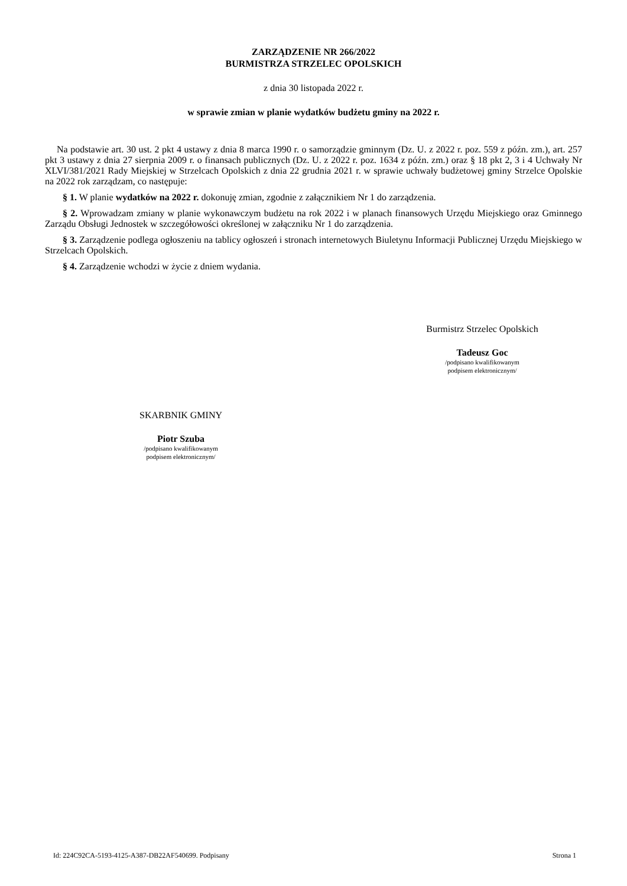ZARZĄDZENIE NR 266/2022
BURMISTRZA STRZELEC OPOLSKICH
z dnia 30 listopada 2022 r.
w sprawie zmian w planie wydatków budżetu gminy na 2022 r.
Na podstawie art. 30 ust. 2 pkt 4 ustawy z dnia 8 marca 1990 r. o samorządzie gminnym (Dz. U. z 2022 r. poz. 559 z późn. zm.), art. 257 pkt 3 ustawy z dnia 27 sierpnia 2009 r. o finansach publicznych (Dz. U. z 2022 r. poz. 1634 z późn. zm.) oraz § 18 pkt 2, 3 i 4 Uchwały Nr XLVI/381/2021 Rady Miejskiej w Strzelcach Opolskich z dnia 22 grudnia 2021 r. w sprawie uchwały budżetowej gminy Strzelce Opolskie na 2022 rok zarządzam, co następuje:
§ 1. W planie wydatków na 2022 r. dokonuję zmian, zgodnie z załącznikiem Nr 1 do zarządzenia.
§ 2. Wprowadzam zmiany w planie wykonawczym budżetu na rok 2022 i w planach finansowych Urzędu Miejskiego oraz Gminnego Zarządu Obsługi Jednostek w szczegółowości określonej w załączniku Nr 1 do zarządzenia.
§ 3. Zarządzenie podlega ogłoszeniu na tablicy ogłoszeń i stronach internetowych Biuletynu Informacji Publicznej Urzędu Miejskiego w Strzelcach Opolskich.
§ 4. Zarządzenie wchodzi w życie z dniem wydania.
Burmistrz Strzelec Opolskich
Tadeusz Goc
/podpisano kwalifikowanym
podpisem elektronicznym/
SKARBNIK GMINY
Piotr Szuba
/podpisano kwalifikowanym
podpisem elektronicznym/
Id: 224C92CA-5193-4125-A387-DB22AF540699. Podpisany Strona 1